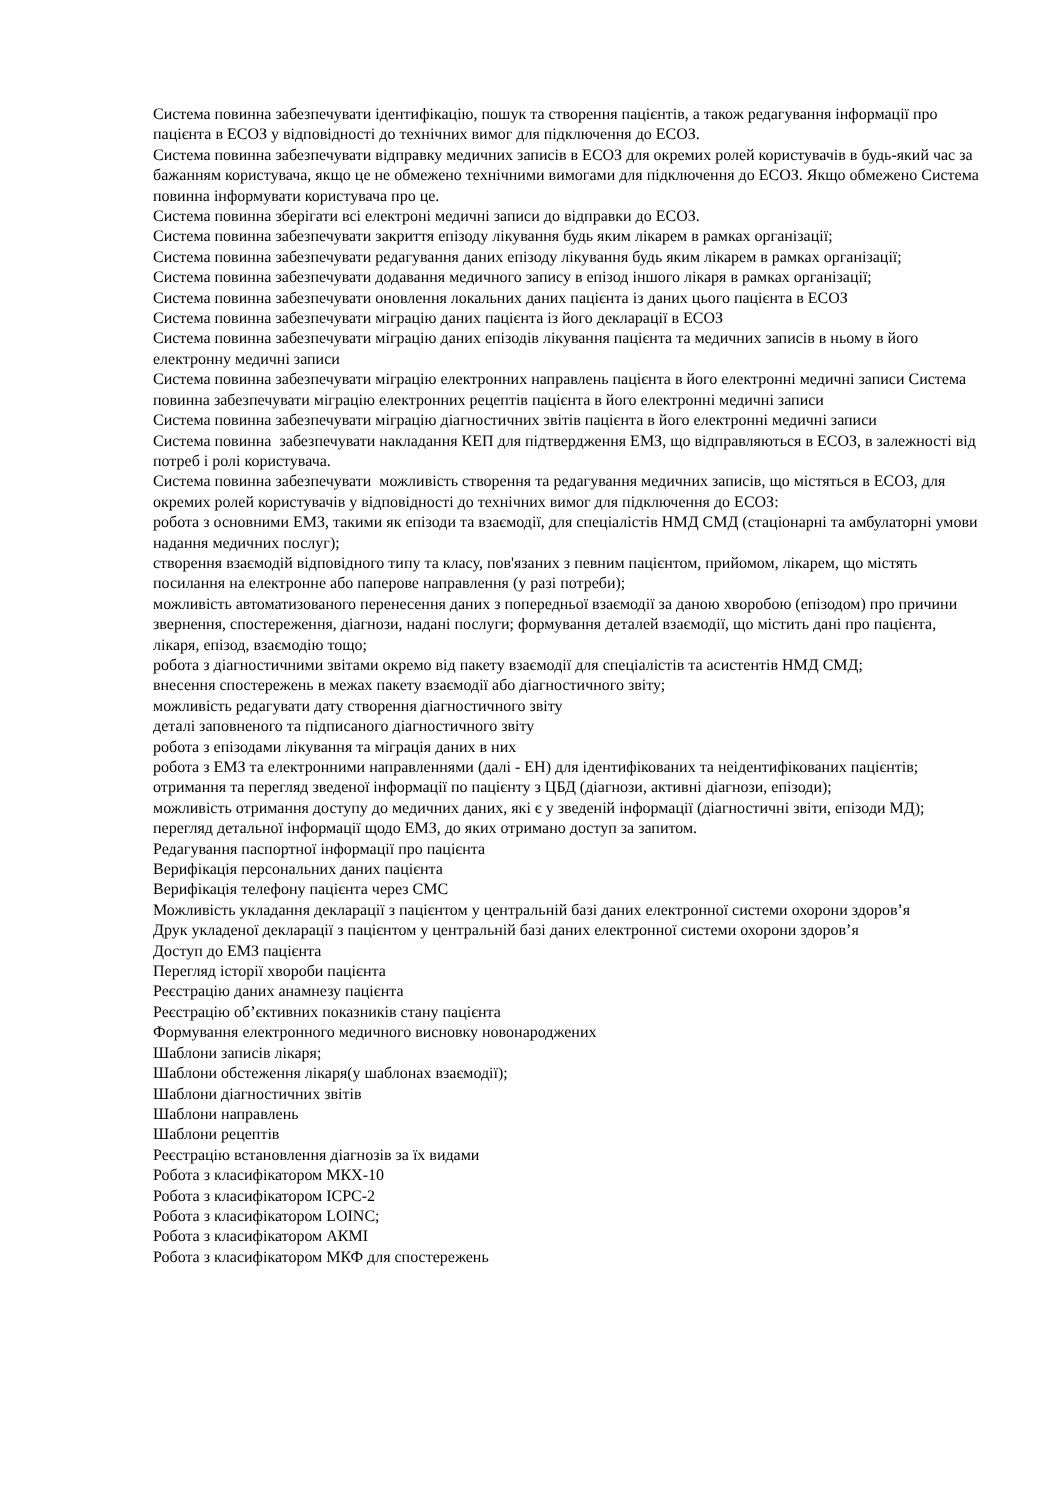Система повинна забезпечувати ідентифікацію, пошук та створення пацієнтів, а також редагування інформації про пацієнта в ЕСОЗ у відповідності до технічних вимог для підключення до ЕСОЗ.
Система повинна забезпечувати відправку медичних записів в ЕСОЗ для окремих ролей користувачів в будь-який час за бажанням користувача, якщо це не обмежено технічними вимогами для підключення до ЕСОЗ. Якщо обмежено Система повинна інформувати користувача про це.
Система повинна зберігати всі електроні медичні записи до відправки до ЕСОЗ.
Система повинна забезпечувати закриття епізоду лікування будь яким лікарем в рамках організації;
Система повинна забезпечувати редагування даних епізоду лікування будь яким лікарем в рамках організації;
Система повинна забезпечувати додавання медичного запису в епізод іншого лікаря в рамках організації;
Система повинна забезпечувати оновлення локальних даних пацієнта із даних цього пацієнта в ЕСОЗ
Система повинна забезпечувати міграцію даних пацієнта із його декларації в ЕСОЗ
Система повинна забезпечувати міграцію даних епізодів лікування пацієнта та медичних записів в ньому в його електронну медичні записи
Система повинна забезпечувати міграцію електронних направлень пацієнта в його електронні медичні записи Система повинна забезпечувати міграцію електронних рецептів пацієнта в його електронні медичні записи
Система повинна забезпечувати міграцію діагностичних звітів пацієнта в його електронні медичні записи
Система повинна забезпечувати накладання КЕП для підтвердження ЕМЗ, що відправляються в ЕСОЗ, в залежності від потреб і ролі користувача.
Система повинна забезпечувати можливість створення та редагування медичних записів, що містяться в ЕСОЗ, для окремих ролей користувачів у відповідності до технічних вимог для підключення до ЕСОЗ:
робота з основними ЕМЗ, такими як епізоди та взаємодії, для спеціалістів НМД СМД (стаціонарні та амбулаторні умови надання медичних послуг);
створення взаємодій відповідного типу та класу, пов'язаних з певним пацієнтом, прийомом, лікарем, що містять посилання на електронне або паперове направлення (у разі потреби);
можливість автоматизованого перенесення даних з попередньої взаємодії за даною хворобою (епізодом) про причини звернення, спостереження, діагнози, надані послуги; формування деталей взаємодії, що містить дані про пацієнта, лікаря, епізод, взаємодію тощо;
робота з діагностичними звітами окремо від пакету взаємодії для спеціалістів та асистентів НМД СМД;
внесення спостережень в межах пакету взаємодії або діагностичного звіту;
можливість редагувати дату створення діагностичного звіту
деталі заповненого та підписаного діагностичного звіту
робота з епізодами лікування та міграція даних в них
робота з ЕМЗ та електронними направленнями (далі - ЕН) для ідентифікованих та неідентифікованих пацієнтів;
отримання та перегляд зведеної інформації по пацієнту з ЦБД (діагнози, активні діагнози, епізоди);
можливість отримання доступу до медичних даних, які є у зведеній інформації (діагностичні звіти, епізоди МД);
перегляд детальної інформації щодо ЕМЗ, до яких отримано доступ за запитом.
Редагування паспортної інформації про пацієнта
Верифікація персональних даних пацієнта
Верифікація телефону пацієнта через СМС
Можливість укладання декларації з пацієнтом у центральній базі даних електронної системи охорони здоров’я
Друк укладеної декларації з пацієнтом у центральній базі даних електронної системи охорони здоров’я
Доступ до ЕМЗ пацієнта
Перегляд історії хвороби пацієнта
Реєстрацію даних анамнезу пацієнта
Реєстрацію об’єктивних показників стану пацієнта
Формування електронного медичного висновку новонароджених
Шаблони записів лікаря;
Шаблони обстеження лікаря(у шаблонах взаємодії);
Шаблони діагностичних звітів
Шаблони направлень
Шаблони рецептів
Реєстрацію встановлення діагнозів за їх видами
Робота з класифікатором МКХ-10
Робота з класифікатором ICPC-2
Робота з класифікатором LOINC;
Робота з класифікатором АКМІ
Робота з класифікатором МКФ для спостережень